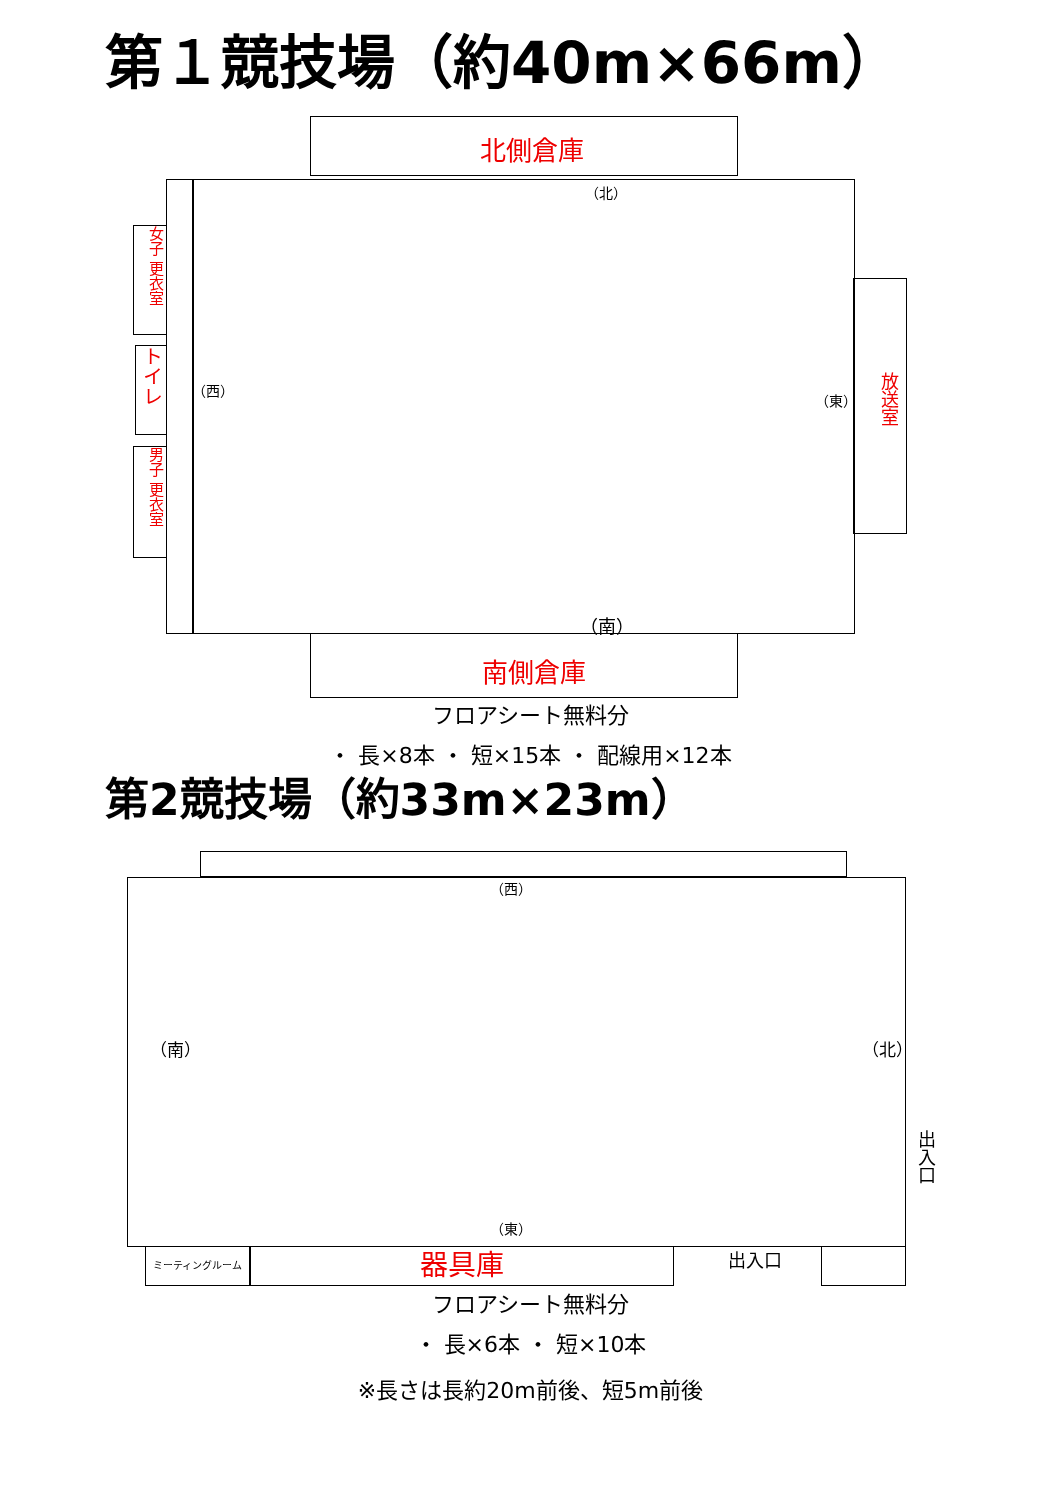第１競技場（約40m×66m）
北側倉庫
（北）
（西）
（東）
（南）
女子 更衣室
トイレ
男子 更衣室
放送室
南側倉庫
フロアシート無料分
・ 長×8本 ・ 短×15本 ・ 配線用×12本
第2競技場（約33m×23m）
（西）
（南） （北）
（東）
出入口
ミーティングルーム 器具庫 出入口
フロアシート無料分
・ 長×6本 ・ 短×10本
※長さは長約20m前後、短5m前後